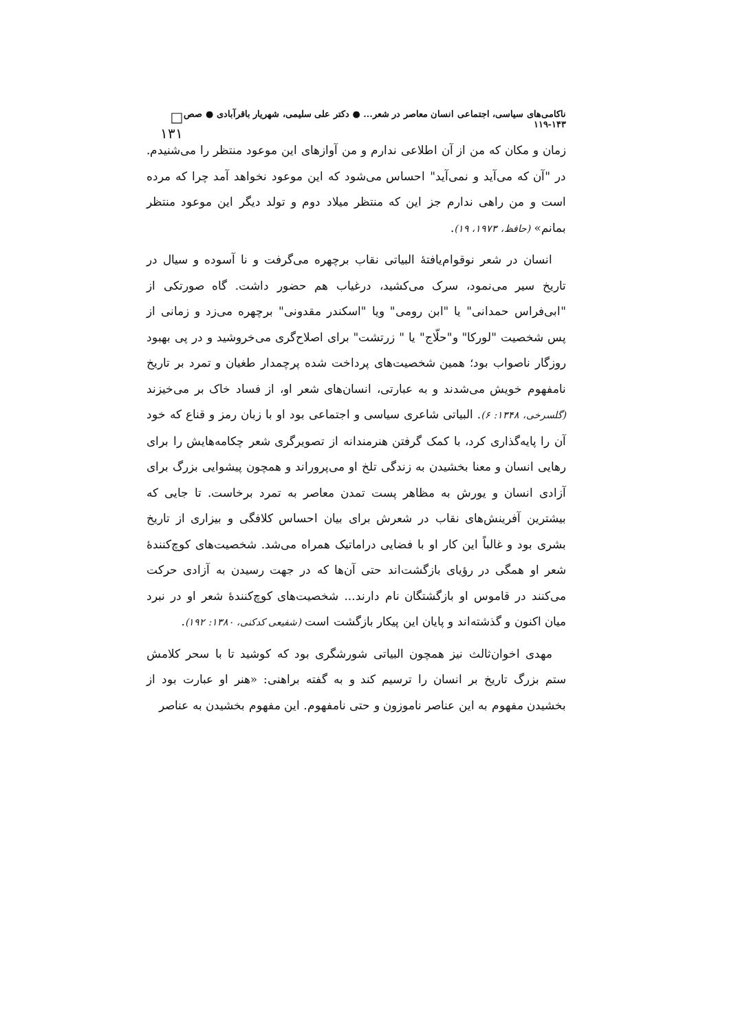ناکامی‌های سیاسی، اجتماعی انسان معاصر در شعر... ● دکتر علی سلیمی، شهریار باقرآبادی ● صص ۱۴۳-۱۱۹ □ ۱۳۱
زمان و مکان که من از آن اطلاعی ندارم و من آوازهای این موعود منتظر را می‌شنیدم. در "آن که می‌آید و نمی‌آید" احساس می‌شود که این موعود نخواهد آمد چرا که مرده است و من راهی ندارم جز این که منتظر میلاد دوم و تولد دیگر این موعود منتظر بمانم» (حافظ، ۱۹۷۳، ۱۹).
انسان در شعر نوقوام‌یافتۀ البیاتی نقاب برچهره می‌گرفت و نا آسوده و سیال در تاریخ سیر می‌نمود، سرک می‌کشید، درغیاب هم حضور داشت. گاه صورتکی از "ابی‌فراس حمدانی" یا "ابن رومی" ویا "اسکندر مقدونی" برچهره می‌زد و زمانی از پس شخصیت "لورکا" و"حلّاج" یا " زرتشت" برای اصلاح‌گری می‌خروشید و در پی بهبود روزگار ناصواب بود؛ همین شخصیت‌های پرداخت شده پرچمدار طغیان و تمرد بر تاریخ نامفهوم خویش می‌شدند و به عبارتی، انسان‌های شعر او، از فساد خاک بر می‌خیزند (گلسرخی، ۱۳۴۸: ۶). البیاتی شاعری سیاسی و اجتماعی بود او با زبان رمز و قناع که خود آن را پایه‌گذاری کرد، با کمک گرفتن هنرمندانه از تصویرگری شعر چکامه‌هایش را برای رهایی انسان و معنا بخشیدن به زندگی تلخ او می‌پروراند و همچون پیشوایی بزرگ برای آزادی انسان و یورش به مظاهر پست تمدن معاصر به تمرد برخاست. تا جایی که بیشترین آفرینش‌های نقاب در شعرش برای بیان احساس کلافگی و بیزاری از تاریخ بشری بود و غالباً این کار او با فضایی دراماتیک همراه می‌شد. شخصیت‌های کوچ‌کنندۀ شعر او همگی در رؤیای بازگشت‌اند حتی آن‌ها که در جهت رسیدن به آزادی حرکت می‌کنند در قاموس او بازگشتگان نام دارند... شخصیت‌های کوچ‌کنندۀ شعر او در نبرد میان اکنون و گذشته‌اند و پایان این پیکار بازگشت است (شفیعی کدکنی، ۱۳۸۰: ۱۹۲).
مهدی اخوان‌ثالث نیز همچون البیاتی شورشگری بود که کوشید تا با سحر کلامش ستم بزرگ تاریخ بر انسان را ترسیم کند و به گفته براهنی: «هنر او عبارت بود از بخشیدن مفهوم به این عناصر ناموزون و حتی نامفهوم. این مفهوم بخشیدن به عناصر